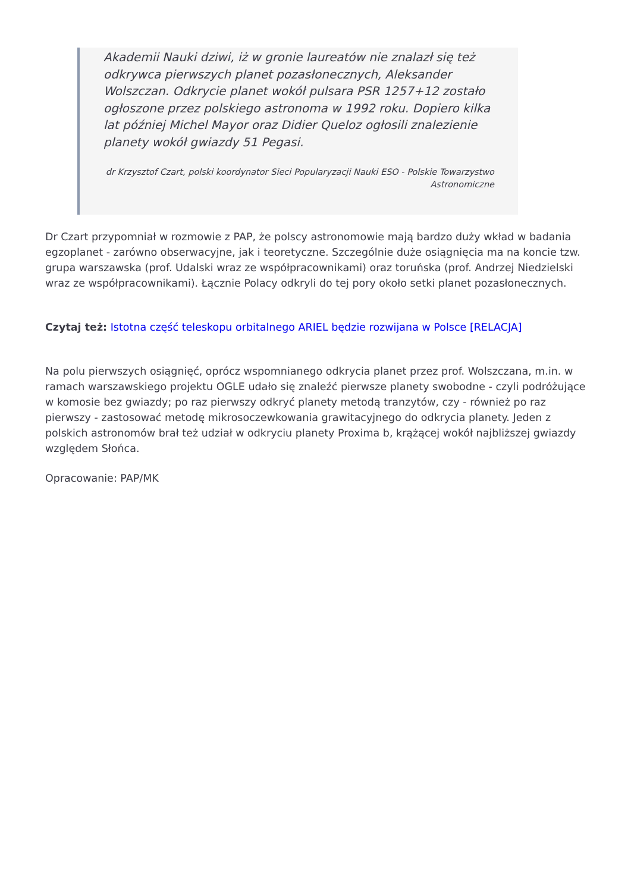Akademii Nauki dziwi, iż w gronie laureatów nie znalazł się też odkrywca pierwszych planet pozasłonecznych, Aleksander Wolszczan. Odkrycie planet wokół pulsara PSR 1257+12 zostało ogłoszone przez polskiego astronoma w 1992 roku. Dopiero kilka lat później Michel Mayor oraz Didier Queloz ogłosili znalezienie planety wokół gwiazdy 51 Pegasi.
dr Krzysztof Czart, polski koordynator Sieci Popularyzacji Nauki ESO - Polskie Towarzystwo Astronomiczne
Dr Czart przypomniał w rozmowie z PAP, że polscy astronomowie mają bardzo duży wkład w badania egzoplanet - zarówno obserwacyjne, jak i teoretyczne. Szczególnie duże osiągnięcia ma na koncie tzw. grupa warszawska (prof. Udalski wraz ze współpracownikami) oraz toruńska (prof. Andrzej Niedzielski wraz ze współpracownikami). Łącznie Polacy odkryli do tej pory około setki planet pozasłonecznych.
Czytaj też: Istotna część teleskopu orbitalnego ARIEL będzie rozwijana w Polsce [RELACJA]
Na polu pierwszych osiągnięć, oprócz wspomnianego odkrycia planet przez prof. Wolszczana, m.in. w ramach warszawskiego projektu OGLE udało się znaleźć pierwsze planety swobodne - czyli podróżujące w komosie bez gwiazdy; po raz pierwszy odkryć planety metodą tranzytów, czy - również po raz pierwszy - zastosować metodę mikrosoczewkowania grawitacyjnego do odkrycia planety. Jeden z polskich astronomów brał też udział w odkryciu planety Proxima b, krążącej wokół najbliższej gwiazdy względem Słońca.
Opracowanie: PAP/MK